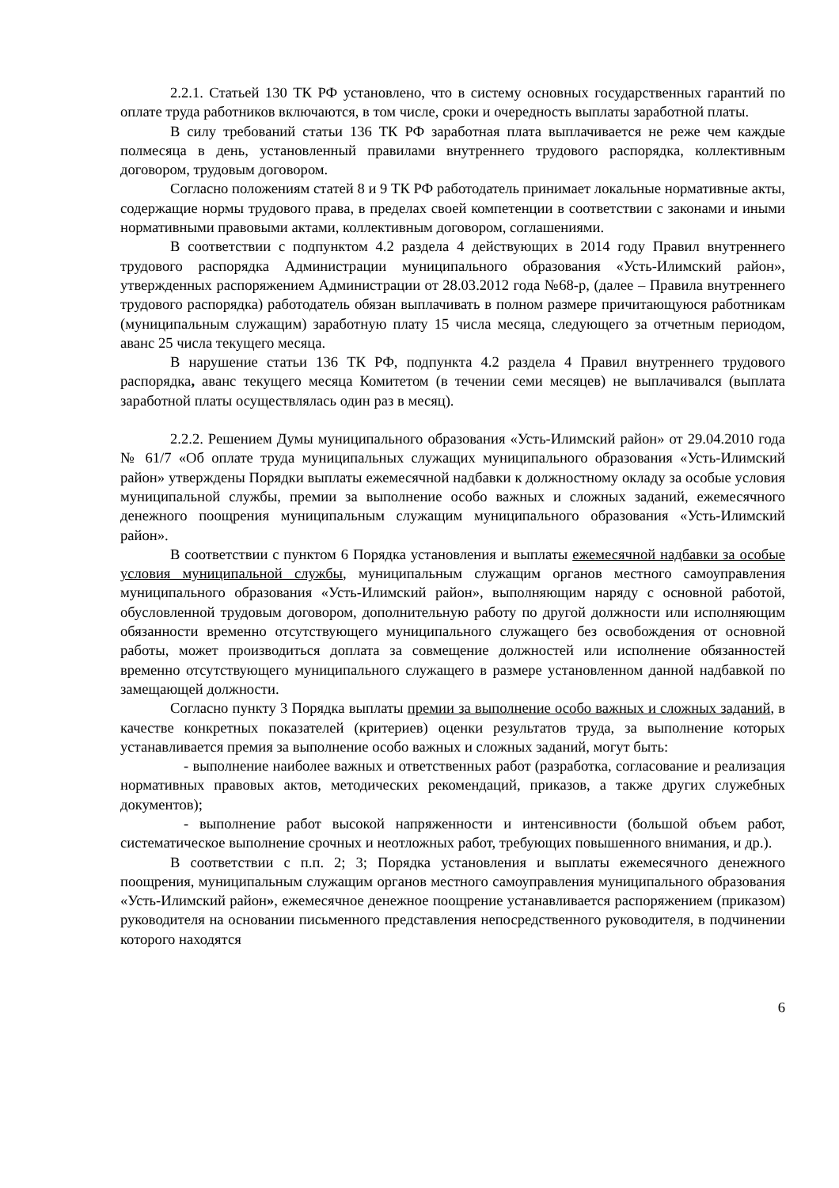2.2.1. Статьей 130 ТК РФ установлено, что в систему основных государственных гарантий по оплате труда работников включаются, в том числе, сроки и очередность выплаты заработной платы.
В силу требований статьи 136 ТК РФ заработная плата выплачивается не реже чем каждые полмесяца в день, установленный правилами внутреннего трудового распорядка, коллективным договором, трудовым договором.
Согласно положениям статей 8 и 9 ТК РФ работодатель принимает локальные нормативные акты, содержащие нормы трудового права, в пределах своей компетенции в соответствии с законами и иными нормативными правовыми актами, коллективным договором, соглашениями.
В соответствии с подпунктом 4.2 раздела 4 действующих в 2014 году Правил внутреннего трудового распорядка Администрации муниципального образования «Усть-Илимский район», утвержденных распоряжением Администрации от 28.03.2012 года №68-р, (далее – Правила внутреннего трудового распорядка) работодатель обязан выплачивать в полном размере причитающуюся работникам (муниципальным служащим) заработную плату 15 числа месяца, следующего за отчетным периодом, аванс 25 числа текущего месяца.
В нарушение статьи 136 ТК РФ, подпункта 4.2 раздела 4 Правил внутреннего трудового распорядка, аванс текущего месяца Комитетом (в течении семи месяцев) не выплачивался (выплата заработной платы осуществлялась один раз в месяц).
2.2.2. Решением Думы муниципального образования «Усть-Илимский район» от 29.04.2010 года № 61/7 «Об оплате труда муниципальных служащих муниципального образования «Усть-Илимский район» утверждены Порядки выплаты ежемесячной надбавки к должностному окладу за особые условия муниципальной службы, премии за выполнение особо важных и сложных заданий, ежемесячного денежного поощрения муниципальным служащим муниципального образования «Усть-Илимский район».
В соответствии с пунктом 6 Порядка установления и выплаты ежемесячной надбавки за особые условия муниципальной службы, муниципальным служащим органов местного самоуправления муниципального образования «Усть-Илимский район», выполняющим наряду с основной работой, обусловленной трудовым договором, дополнительную работу по другой должности или исполняющим обязанности временно отсутствующего муниципального служащего без освобождения от основной работы, может производиться доплата за совмещение должностей или исполнение обязанностей временно отсутствующего муниципального служащего в размере установленном данной надбавкой по замещающей должности.
Согласно пункту 3 Порядка выплаты премии за выполнение особо важных и сложных заданий, в качестве конкретных показателей (критериев) оценки результатов труда, за выполнение которых устанавливается премия за выполнение особо важных и сложных заданий, могут быть:
- выполнение наиболее важных и ответственных работ (разработка, согласование и реализация нормативных правовых актов, методических рекомендаций, приказов, а также других служебных документов);
- выполнение работ высокой напряженности и интенсивности (большой объем работ, систематическое выполнение срочных и неотложных работ, требующих повышенного внимания, и др.).
В соответствии с п.п. 2; 3; Порядка установления и выплаты ежемесячного денежного поощрения, муниципальным служащим органов местного самоуправления муниципального образования «Усть-Илимский район», ежемесячное денежное поощрение устанавливается распоряжением (приказом) руководителя на основании письменного представления непосредственного руководителя, в подчинении которого находятся
6